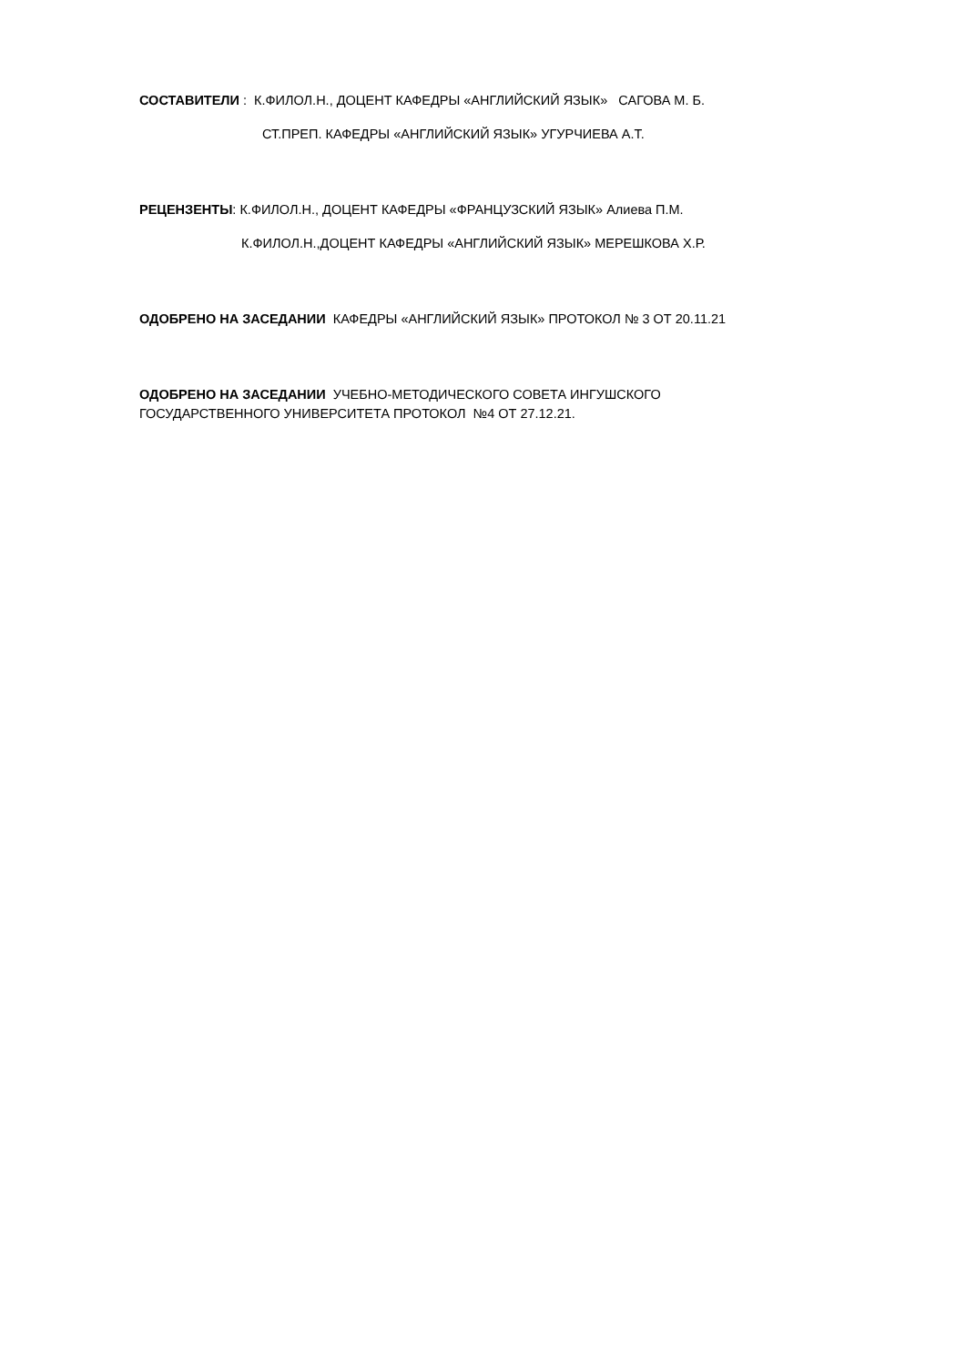СОСТАВИТЕЛИ : К.ФИЛОЛ.Н., ДОЦЕНТ КАФЕДРЫ «АНГЛИЙСКИЙ ЯЗЫК» САГОВА М. Б.
СТ.ПРЕП. КАФЕДРЫ «АНГЛИЙСКИЙ ЯЗЫК» УГУРЧИЕВА А.Т.
РЕЦЕНЗЕНТЫ: К.ФИЛОЛ.Н., ДОЦЕНТ КАФЕДРЫ «ФРАНЦУЗСКИЙ ЯЗЫК» Алиева П.М.
К.ФИЛОЛ.Н.,ДОЦЕНТ КАФЕДРЫ «АНГЛИЙСКИЙ ЯЗЫК» МЕРЕШКОВА Х.Р.
ОДОБРЕНО НА ЗАСЕДАНИИ КАФЕДРЫ «АНГЛИЙСКИЙ ЯЗЫК» ПРОТОКОЛ № 3 ОТ 20.11.21
ОДОБРЕНО НА ЗАСЕДАНИИ УЧЕБНО-МЕТОДИЧЕСКОГО СОВЕТА ИНГУШСКОГО
ГОСУДАРСТВЕННОГО УНИВЕРСИТЕТА ПРОТОКОЛ №4 ОТ 27.12.21.